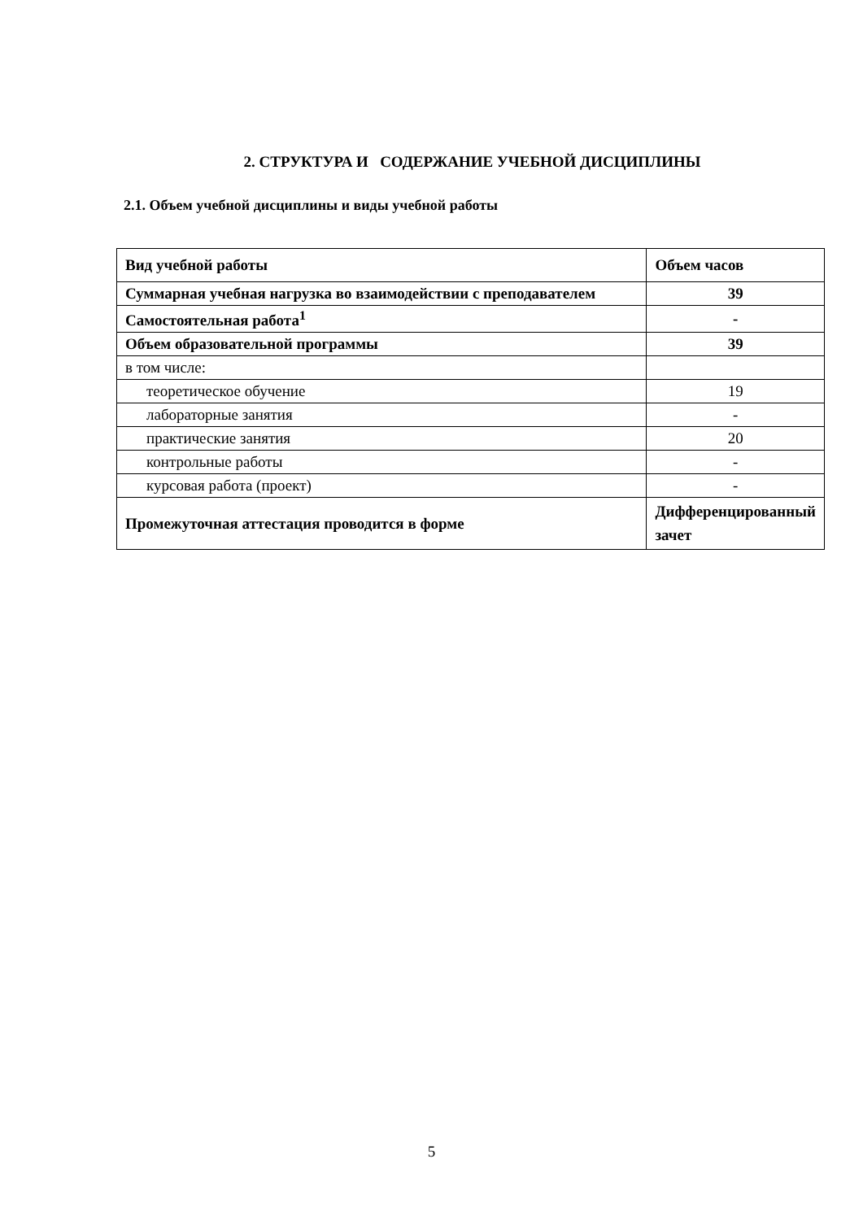2. СТРУКТУРА И СОДЕРЖАНИЕ УЧЕБНОЙ ДИСЦИПЛИНЫ
2.1. Объем учебной дисциплины и виды учебной работы
| Вид учебной работы | Объем часов |
| Суммарная учебная нагрузка во взаимодействии с преподавателем | 39 |
| Самостоятельная работа<sup>1</sup> | - |
| Объем образовательной программы | 39 |
| в том числе: | |
| теоретическое обучение | 19 |
| лабораторные занятия | - |
| практические занятия | 20 |
| контрольные работы | - |
| курсовая работа (проект) | - |
| Промежуточная аттестация проводится в форме | Дифференцированный зачет |
5